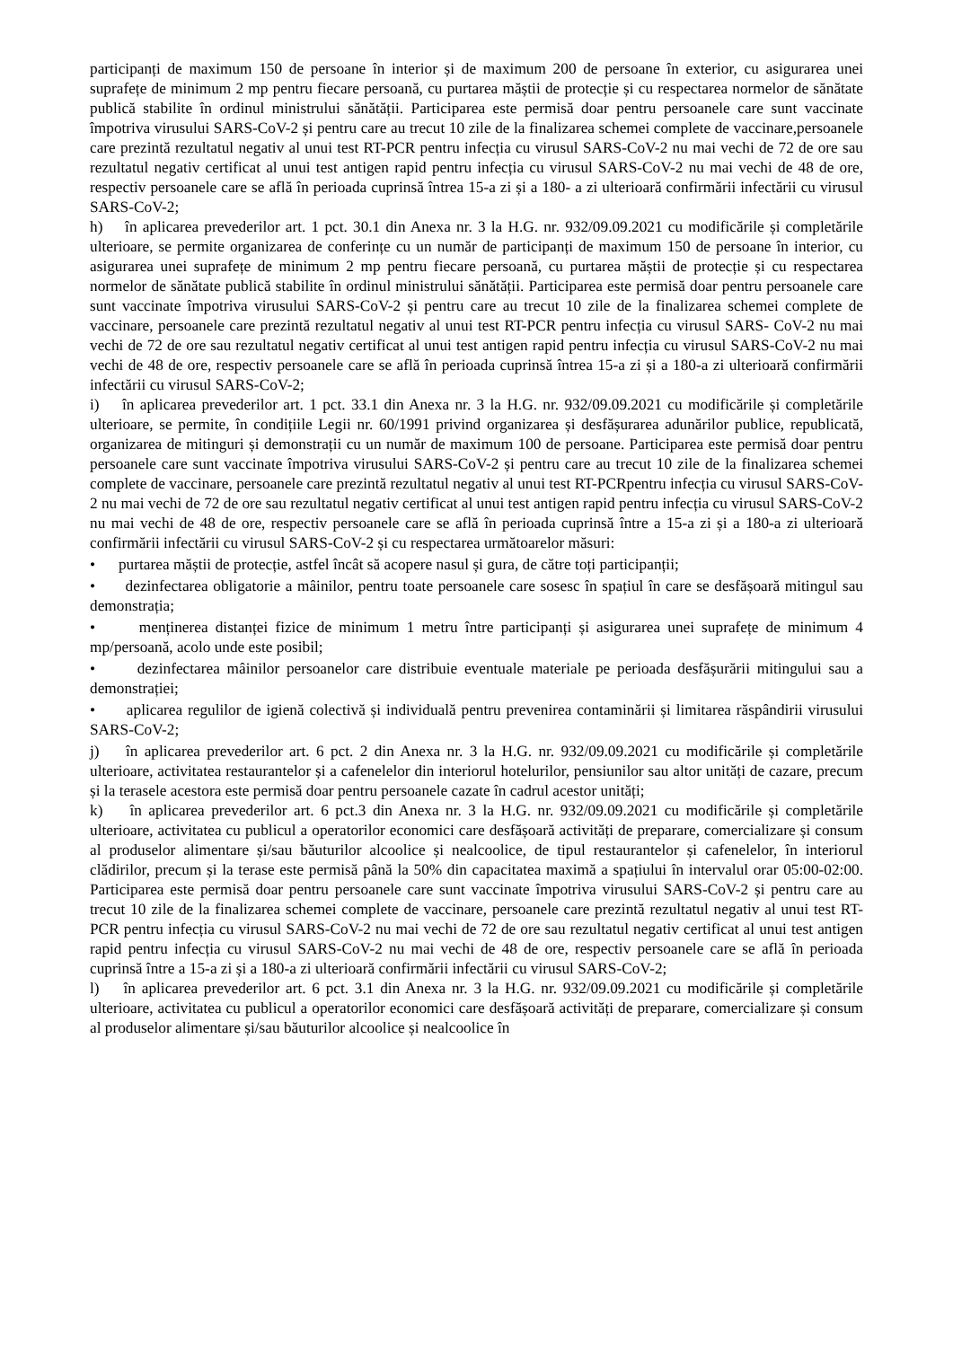participanți de maximum 150 de persoane în interior și de maximum 200 de persoane în exterior, cu asigurarea unei suprafețe de minimum 2 mp pentru fiecare persoană, cu purtarea măștii de protecție și cu respectarea normelor de sănătate publică stabilite în ordinul ministrului sănătății. Participarea este permisă doar pentru persoanele care sunt vaccinate împotriva virusului SARS-CoV-2 și pentru care au trecut 10 zile de la finalizarea schemei complete de vaccinare,persoanele care prezintă rezultatul negativ al unui test RT-PCR pentru infecția cu virusul SARS-CoV-2 nu mai vechi de 72 de ore sau rezultatul negativ certificat al unui test antigen rapid pentru infecția cu virusul SARS-CoV-2 nu mai vechi de 48 de ore, respectiv persoanele care se află în perioada cuprinsă întrea 15-a zi și a 180- a zi ulterioară confirmării infectării cu virusul SARS-CoV-2;
h) în aplicarea prevederilor art. 1 pct. 30.1 din Anexa nr. 3 la H.G. nr. 932/09.09.2021 cu modificările și completările ulterioare, se permite organizarea de conferințe cu un număr de participanți de maximum 150 de persoane în interior, cu asigurarea unei suprafețe de minimum 2 mp pentru fiecare persoană, cu purtarea măștii de protecție și cu respectarea normelor de sănătate publică stabilite în ordinul ministrului sănătății. Participarea este permisă doar pentru persoanele care sunt vaccinate împotriva virusului SARS-CoV-2 și pentru care au trecut 10 zile de la finalizarea schemei complete de vaccinare, persoanele care prezintă rezultatul negativ al unui test RT-PCR pentru infecția cu virusul SARS- CoV-2 nu mai vechi de 72 de ore sau rezultatul negativ certificat al unui test antigen rapid pentru infecția cu virusul SARS-CoV-2 nu mai vechi de 48 de ore, respectiv persoanele care se află în perioada cuprinsă întrea 15-a zi și a 180-a zi ulterioară confirmării infectării cu virusul SARS-CoV-2;
i) în aplicarea prevederilor art. 1 pct. 33.1 din Anexa nr. 3 la H.G. nr. 932/09.09.2021 cu modificările și completările ulterioare, se permite, în condițiile Legii nr. 60/1991 privind organizarea și desfășurarea adunărilor publice, republicată, organizarea de mitinguri și demonstrații cu un număr de maximum 100 de persoane. Participarea este permisă doar pentru persoanele care sunt vaccinate împotriva virusului SARS-CoV-2 și pentru care au trecut 10 zile de la finalizarea schemei complete de vaccinare, persoanele care prezintă rezultatul negativ al unui test RT-PCRpentru infecția cu virusul SARS-CoV-2 nu mai vechi de 72 de ore sau rezultatul negativ certificat al unui test antigen rapid pentru infecția cu virusul SARS-CoV-2 nu mai vechi de 48 de ore, respectiv persoanele care se află în perioada cuprinsă între a 15-a zi și a 180-a zi ulterioară confirmării infectării cu virusul SARS-CoV-2 și cu respectarea următoarelor măsuri:
• purtarea măștii de protecție, astfel încât să acopere nasul și gura, de către toți participanții;
• dezinfectarea obligatorie a mâinilor, pentru toate persoanele care sosesc în spațiul în care se desfășoară mitingul sau demonstrația;
• menținerea distanței fizice de minimum 1 metru între participanți și asigurarea unei suprafețe de minimum 4 mp/persoană, acolo unde este posibil;
• dezinfectarea mâinilor persoanelor care distribuie eventuale materiale pe perioada desfășurării mitingului sau a demonstrației;
• aplicarea regulilor de igienă colectivă și individuală pentru prevenirea contaminării și limitarea răspândirii virusului SARS-CoV-2;
j) în aplicarea prevederilor art. 6 pct. 2 din Anexa nr. 3 la H.G. nr. 932/09.09.2021 cu modificările și completările ulterioare, activitatea restaurantelor și a cafenelelor din interiorul hotelurilor, pensiunilor sau altor unități de cazare, precum și la terasele acestora este permisă doar pentru persoanele cazate în cadrul acestor unități;
k) în aplicarea prevederilor art. 6 pct.3 din Anexa nr. 3 la H.G. nr. 932/09.09.2021 cu modificările și completările ulterioare, activitatea cu publicul a operatorilor economici care desfășoară activități de preparare, comercializare și consum al produselor alimentare și/sau băuturilor alcoolice și nealcoolice, de tipul restaurantelor și cafenelelor, în interiorul clădirilor, precum și la terase este permisă până la 50% din capacitatea maximă a spațiului în intervalul orar 05:00-02:00. Participarea este permisă doar pentru persoanele care sunt vaccinate împotriva virusului SARS-CoV-2 și pentru care au trecut 10 zile de la finalizarea schemei complete de vaccinare, persoanele care prezintă rezultatul negativ al unui test RT-PCR pentru infecția cu virusul SARS-CoV-2 nu mai vechi de 72 de ore sau rezultatul negativ certificat al unui test antigen rapid pentru infecția cu virusul SARS-CoV-2 nu mai vechi de 48 de ore, respectiv persoanele care se află în perioada cuprinsă între a 15-a zi și a 180-a zi ulterioară confirmării infectării cu virusul SARS-CoV-2;
l) în aplicarea prevederilor art. 6 pct. 3.1 din Anexa nr. 3 la H.G. nr. 932/09.09.2021 cu modificările și completările ulterioare, activitatea cu publicul a operatorilor economici care desfășoară activități de preparare, comercializare și consum al produselor alimentare și/sau băuturilor alcoolice și nealcoolice în